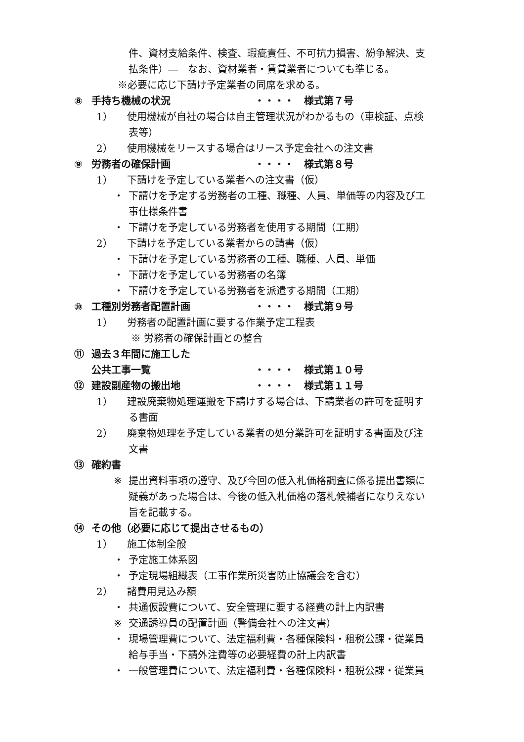件、資材支給条件、検査、瑕疵責任、不可抗力損害、紛争解決、支
払条件）―　なお、資材業者・賃貸業者についても準じる。
※必要に応じ下請け予定業者の同席を求める。
⑧ 手持ち機械の状況 ・・・・　様式第７号
1） 使用機械が自社の場合は自主管理状況がわかるもの（車検証、点検
表等）
2） 使用機械をリースする場合はリース予定会社への注文書
⑨ 労務者の確保計画 ・・・・　様式第８号
1） 下請けを予定している業者への注文書（仮）
・ 下請けを予定する労務者の工種、職種、人員、単価等の内容及び工
事仕様条件書
・ 下請けを予定している労務者を使用する期間（工期）
2） 下請けを予定している業者からの請書（仮）
・ 下請けを予定している労務者の工種、職種、人員、単価
・ 下請けを予定している労務者の名簿
・ 下請けを予定している労務者を派遣する期間（工期）
⑩ 工種別労務者配置計画 ・・・・　様式第９号
1） 労務者の配置計画に要する作業予定工程表
※ 労務者の確保計画との整合
⑪ 過去３年間に施工した
公共工事一覧 ・・・・　様式第１０号
⑫ 建設副産物の搬出地 ・・・・　様式第１１号
1） 建設廃棄物処理運搬を下請けする場合は、下請業者の許可を証明す
る書面
2） 廃棄物処理を予定している業者の処分業許可を証明する書面及び注
文書
⑬ 確約書
※ 提出資料事項の遵守、及び今回の低入札価格調査に係る提出書類に
疑義があった場合は、今後の低入札価格の落札候補者になりえない
旨を記載する。
⑭ その他（必要に応じて提出させるもの）
1） 施工体制全般
・ 予定施工体系図
・ 予定現場組織表（工事作業所災害防止協議会を含む）
2） 諸費用見込み額
・ 共通仮設費について、安全管理に要する経費の計上内訳書
※ 交通誘導員の配置計画（警備会社への注文書）
・ 現場管理費について、法定福利費・各種保険料・租税公課・従業員
給与手当・下請外注費等の必要経費の計上内訳書
・ 一般管理費について、法定福利費・各種保険料・租税公課・従業員